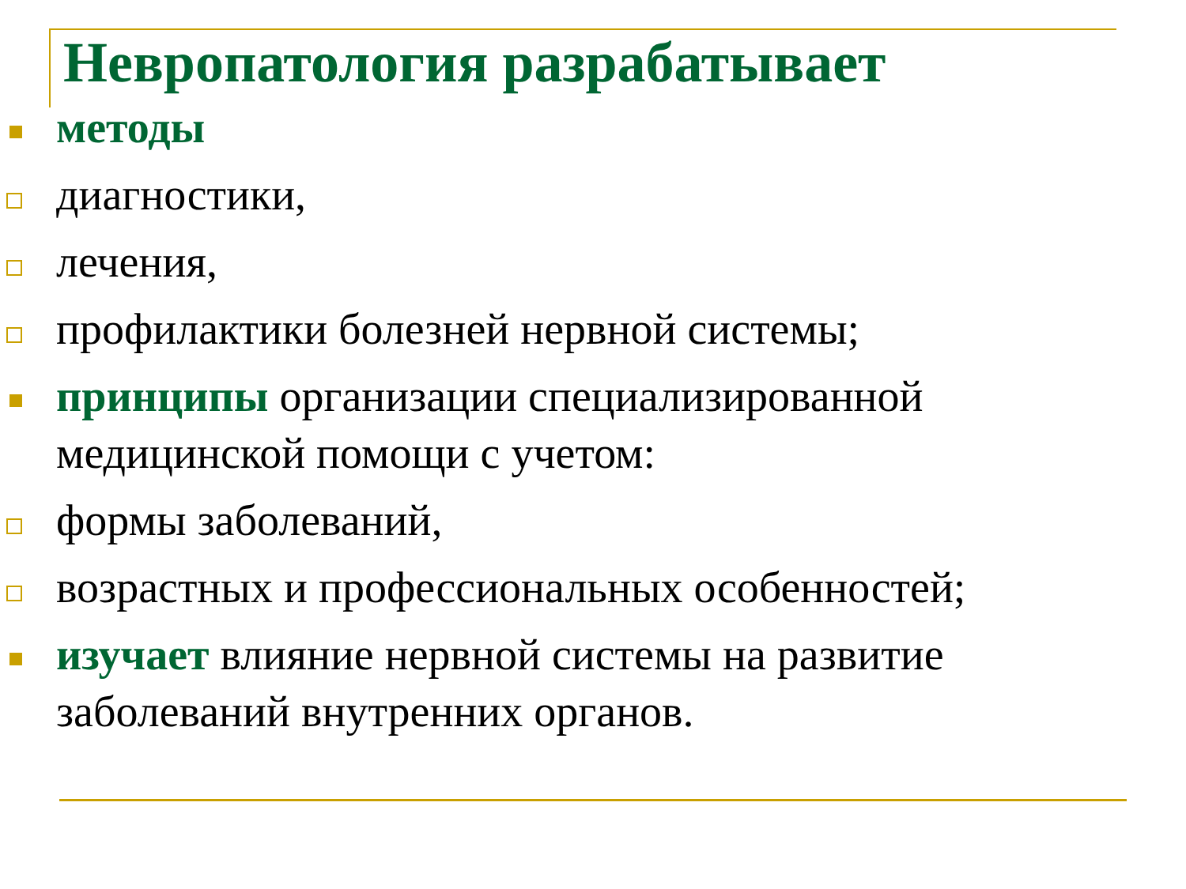Невропатология разрабатывает
методы
диагностики,
лечения,
профилактики болезней нервной системы;
принципы организации специализированной медицинской помощи с учетом:
формы заболеваний,
возрастных и профессиональных особенностей;
изучает влияние нервной системы на развитие заболеваний внутренних органов.